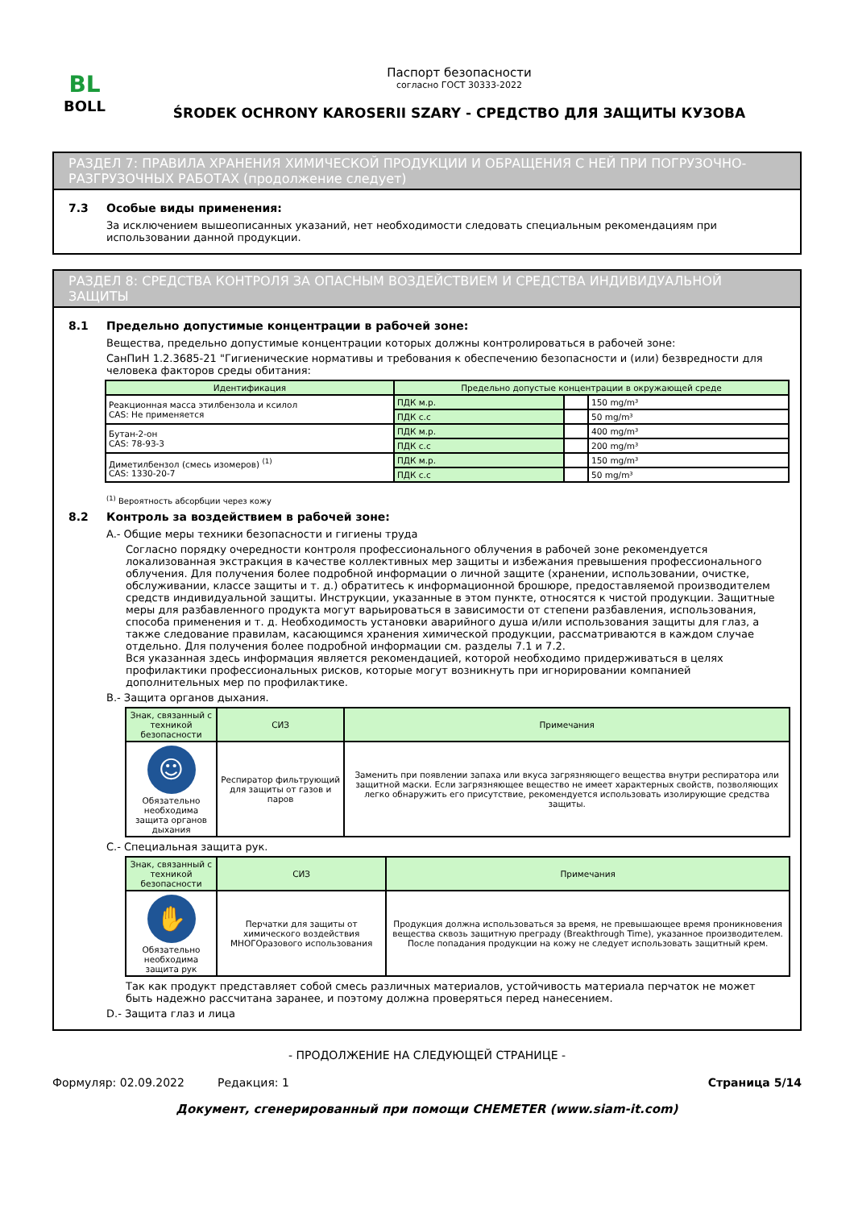BL
BOLL
Паспорт безопасности
согласно ГОСТ 30333-2022
ŚRODEK OCHRONY KAROSERII SZARY - СРЕДСТВО ДЛЯ ЗАЩИТЫ КУЗОВА
РАЗДЕЛ 7: ПРАВИЛА ХРАНЕНИЯ ХИМИЧЕСКОЙ ПРОДУКЦИИ И ОБРАЩЕНИЯ С НЕЙ ПРИ ПОГРУЗОЧНО-РАЗГРУЗОЧНЫХ РАБОТАХ (продолжение следует)
7.3 Особые виды применения:
За исключением вышеописанных указаний, нет необходимости следовать специальным рекомендациям при использовании данной продукции.
РАЗДЕЛ 8: СРЕДСТВА КОНТРОЛЯ ЗА ОПАСНЫМ ВОЗДЕЙСТВИЕМ И СРЕДСТВА ИНДИВИДУАЛЬНОЙ ЗАЩИТЫ
8.1 Предельно допустимые концентрации в рабочей зоне:
Вещества, предельно допустимые концентрации которых должны контролироваться в рабочей зоне:
СанПиН 1.2.3685-21 "Гигиенические нормативы и требования к обеспечению безопасности и (или) безвредности для человека факторов среды обитания:
| Идентификация | Предельно допустые концентрации в окружающей среде | | |
| --- | --- | --- | --- |
| Реакционная масса этилбензола и ксилол CAS: Не применяется | ПДК м.р. | | 150 mg/m³ |
| | ПДК с.с | | 50 mg/m³ |
| Бутан-2-он CAS: 78-93-3 | ПДК м.р. | | 400 mg/m³ |
| | ПДК с.с | | 200 mg/m³ |
| Диметилбензол (смесь изомеров) <sup>(1)</sup> CAS: 1330-20-7 | ПДК м.р. | | 150 mg/m³ |
| | ПДК с.с | | 50 mg/m³ |
<sup>(1)</sup> Вероятность абсорбции через кожу
8.2 Контроль за воздействием в рабочей зоне:
A.- Общие меры техники безопасности и гигиены труда
Согласно порядку очередности контроля профессионального облучения в рабочей зоне рекомендуется локализованная экстракция в качестве коллективных мер защиты и избежания превышения профессионального облучения. Для получения более подробной информации о личной защите (хранении, использовании, очистке, обслуживании, классе защиты и т. д.) обратитесь к информационной брошюре, предоставляемой производителем средств индивидуальной защиты. Инструкции, указанные в этом пункте, относятся к чистой продукции. Защитные меры для разбавленного продукта могут варьироваться в зависимости от степени разбавления, использования, способа применения и т. д. Необходимость установки аварийного душа и/или использования защиты для глаз, а также следование правилам, касающимся хранения химической продукции, рассматриваются в каждом случае отдельно. Для получения более подробной информации см. разделы 7.1 и 7.2.
Вся указанная здесь информация является рекомендацией, которой необходимо придерживаться в целях профилактики профессиональных рисков, которые могут возникнуть при игнорировании компанией дополнительных мер по профилактике.
B.- Защита органов дыхания.
| Знак, связанный с техникой безопасности | СИЗ | Примечания |
| --- | --- | --- |
| ☺ Обязательно необходима защита органов дыхания | Респиратор фильтрующий для защиты от газов и паров | Заменить при появлении запаха или вкуса загрязняющего вещества внутри респиратора или защитной маски. Если загрязняющее вещество не имеет характерных свойств, позволяющих легко обнаружить его присутствие, рекомендуется использовать изолирующие средства защиты. |
C.- Специальная защита рук.
| Знак, связанный с техникой безопасности | СИЗ | Примечания |
| --- | --- | --- |
| ✋ Обязательно необходима защита рук | Перчатки для защиты от химического воздействия МНОГОразового использования | Продукция должна использоваться за время, не превышающее время проникновения вещества сквозь защитную преграду (Breakthrough Time), указанное производителем. После попадания продукции на кожу не следует использовать защитный крем. |
Так как продукт представляет собой смесь различных материалов, устойчивость материала перчаток не может быть надежно рассчитана заранее, и поэтому должна проверяться перед нанесением.
D.- Защита глаз и лица
- ПРОДОЛЖЕНИЕ НА СЛЕДУЮЩЕЙ СТРАНИЦЕ -
Формуляр: 02.09.2022 Редакция: 1 Страница 5/14
Документ, сгенерированный при помощи CHEMETER (www.siam-it.com)